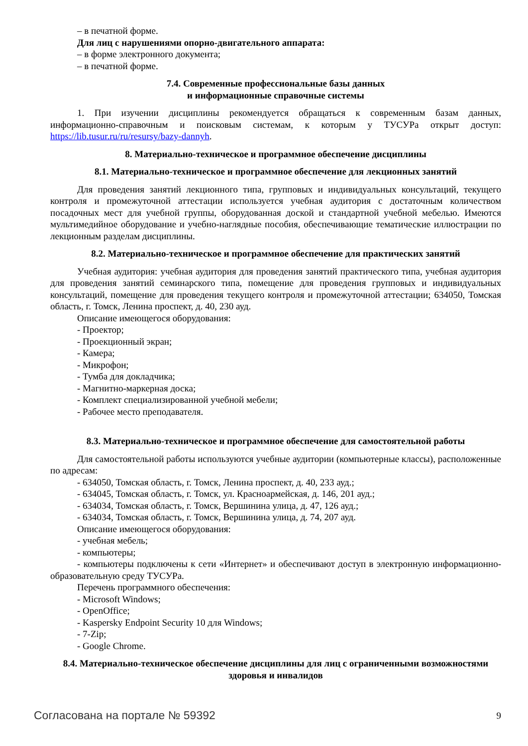– в печатной форме.
Для лиц с нарушениями опорно-двигательного аппарата:
– в форме электронного документа;
– в печатной форме.
7.4. Современные профессиональные базы данных
и информационные справочные системы
1. При изучении дисциплины рекомендуется обращаться к современным базам данных, информационно-справочным и поисковым системам, к которым у ТУСУРа открыт доступ: https://lib.tusur.ru/ru/resursy/bazy-dannyh.
8. Материально-техническое и программное обеспечение дисциплины
8.1. Материально-техническое и программное обеспечение для лекционных занятий
Для проведения занятий лекционного типа, групповых и индивидуальных консультаций, текущего контроля и промежуточной аттестации используется учебная аудитория с достаточным количеством посадочных мест для учебной группы, оборудованная доской и стандартной учебной мебелью. Имеются мультимедийное оборудование и учебно-наглядные пособия, обеспечивающие тематические иллюстрации по лекционным разделам дисциплины.
8.2. Материально-техническое и программное обеспечение для практических занятий
Учебная аудитория: учебная аудитория для проведения занятий практического типа, учебная аудитория для проведения занятий семинарского типа, помещение для проведения групповых и индивидуальных консультаций, помещение для проведения текущего контроля и промежуточной аттестации; 634050, Томская область, г. Томск, Ленина проспект, д. 40, 230 ауд.
Описание имеющегося оборудования:
- Проектор;
- Проекционный экран;
- Камера;
- Микрофон;
- Тумба для докладчика;
- Магнитно-маркерная доска;
- Комплект специализированной учебной мебели;
- Рабочее место преподавателя.
8.3. Материально-техническое и программное обеспечение для самостоятельной работы
Для самостоятельной работы используются учебные аудитории (компьютерные классы), расположенные по адресам:
- 634050, Томская область, г. Томск, Ленина проспект, д. 40, 233 ауд.;
- 634045, Томская область, г. Томск, ул. Красноармейская, д. 146, 201 ауд.;
- 634034, Томская область, г. Томск, Вершинина улица, д. 47, 126 ауд.;
- 634034, Томская область, г. Томск, Вершинина улица, д. 74, 207 ауд.
Описание имеющегося оборудования:
- учебная мебель;
- компьютеры;
- компьютеры подключены к сети «Интернет» и обеспечивают доступ в электронную информационно-образовательную среду ТУСУРа.
Перечень программного обеспечения:
- Microsoft Windows;
- OpenOffice;
- Kaspersky Endpoint Security 10 для Windows;
- 7-Zip;
- Google Chrome.
8.4. Материально-техническое обеспечение дисциплины для лиц с ограниченными возможностями здоровья и инвалидов
Согласована на портале № 59392 9